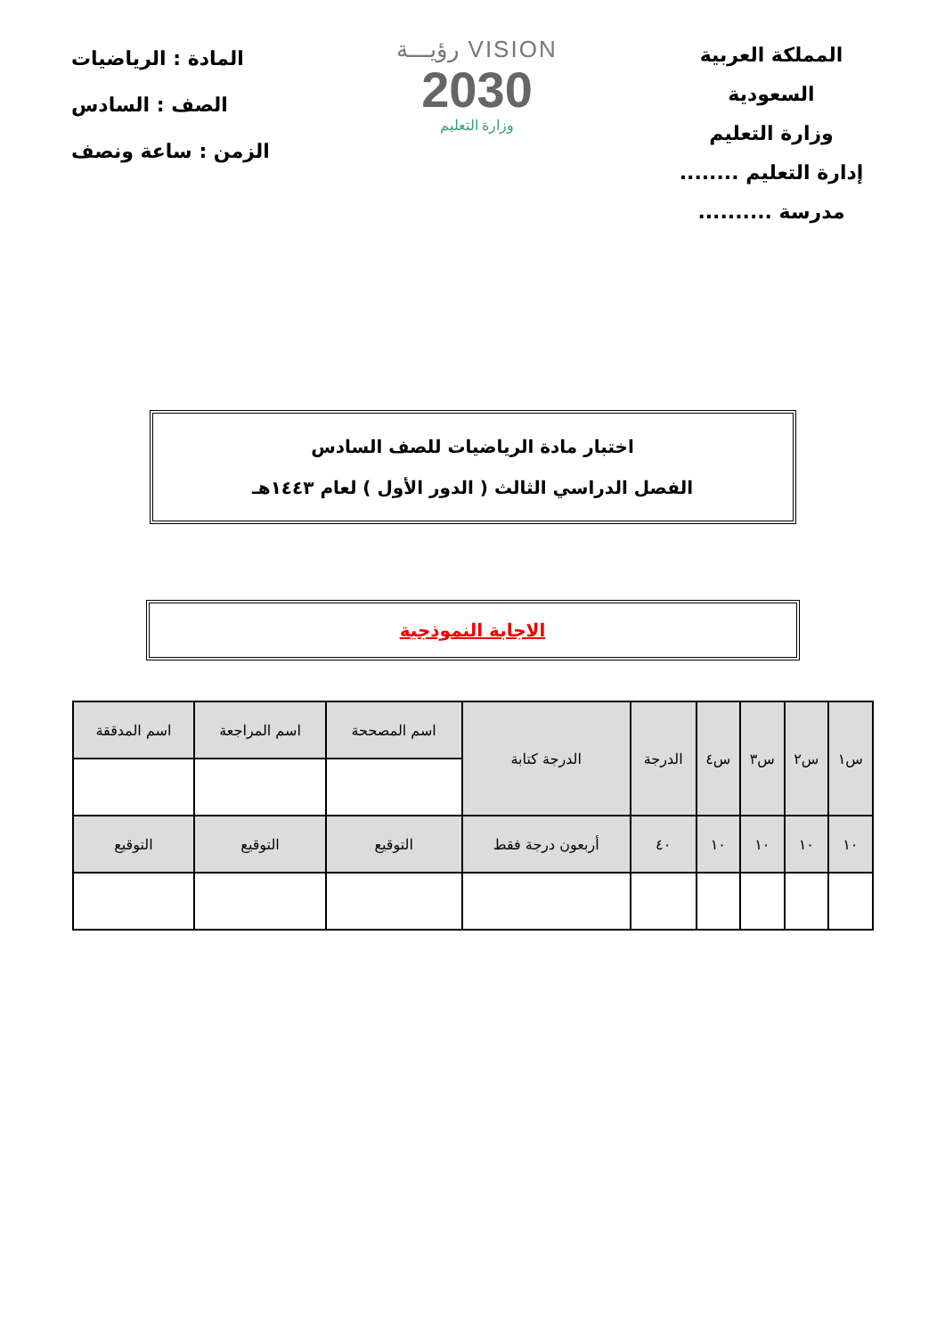المملكة العربية السعودية
وزارة التعليم
إدارة التعليم ........
مدرسة ..........
VISION رؤيـــة
2030
وزارة التعليم
المادة : الرياضيات
الصف : السادس
الزمن : ساعة ونصف
اختبار مادة الرياضيات للصف السادس
الفصل الدراسي الثالث ( الدور الأول ) لعام ١٤٤٣هـ
الاجابة النموذجية
| س١ | س٢ | س٣ | س٤ | الدرجة | الدرجة كتابة | اسم المصححة | اسم المراجعة | اسم المدققة |
| --- | --- | --- | --- | --- | --- | --- | --- | --- |
| ١٠ | ١٠ | ١٠ | ١٠ | ٤٠ | أربعون درجة فقط | التوقيع | التوقيع | التوقيع |